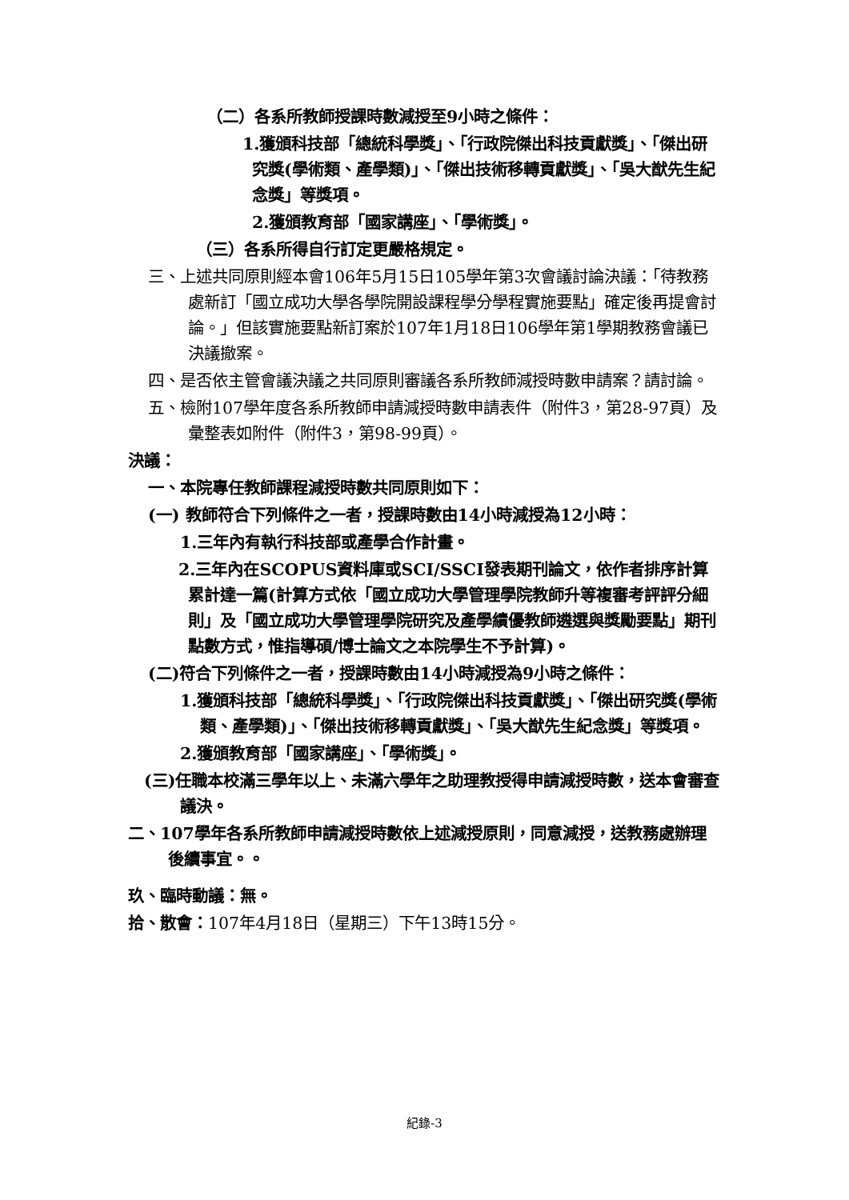（二）各系所教師授課時數減授至9小時之條件：
1.獲頒科技部「總統科學獎」、「行政院傑出科技貢獻獎」、「傑出研究獎(學術類、產學類)」、「傑出技術移轉貢獻獎」、「吳大猷先生紀念獎」等獎項。
2.獲頒教育部「國家講座」、「學術獎」。
（三）各系所得自行訂定更嚴格規定。
三、上述共同原則經本會106年5月15日105學年第3次會議討論決議：「待教務處新訂「國立成功大學各學院開設課程學分學程實施要點」確定後再提會討論。」但該實施要點新訂案於107年1月18日106學年第1學期教務會議已決議撤案。
四、是否依主管會議決議之共同原則審議各系所教師減授時數申請案？請討論。
五、檢附107學年度各系所教師申請減授時數申請表件（附件3，第28-97頁）及彙整表如附件（附件3，第98-99頁）。
決議：
一、本院專任教師課程減授時數共同原則如下：
(一) 教師符合下列條件之一者，授課時數由14小時減授為12小時：
1.三年內有執行科技部或產學合作計畫。
2.三年內在SCOPUS資料庫或SCI/SSCI發表期刊論文，依作者排序計算累計達一篇(計算方式依「國立成功大學管理學院教師升等複審考評評分細則」及「國立成功大學管理學院研究及產學績優教師遴選與獎勵要點」期刊點數方式，惟指導碩/博士論文之本院學生不予計算)。
(二)符合下列條件之一者，授課時數由14小時減授為9小時之條件：
1.獲頒科技部「總統科學獎」、「行政院傑出科技貢獻獎」、「傑出研究獎(學術類、產學類)」、「傑出技術移轉貢獻獎」、「吳大猷先生紀念獎」等獎項。
2.獲頒教育部「國家講座」、「學術獎」。
(三)任職本校滿三學年以上、未滿六學年之助理教授得申請減授時數，送本會審查議決。
二、107學年各系所教師申請減授時數依上述減授原則，同意減授，送教務處辦理後續事宜。。
玖、臨時動議：無。
拾、散會：107年4月18日（星期三）下午13時15分。
紀錄-3